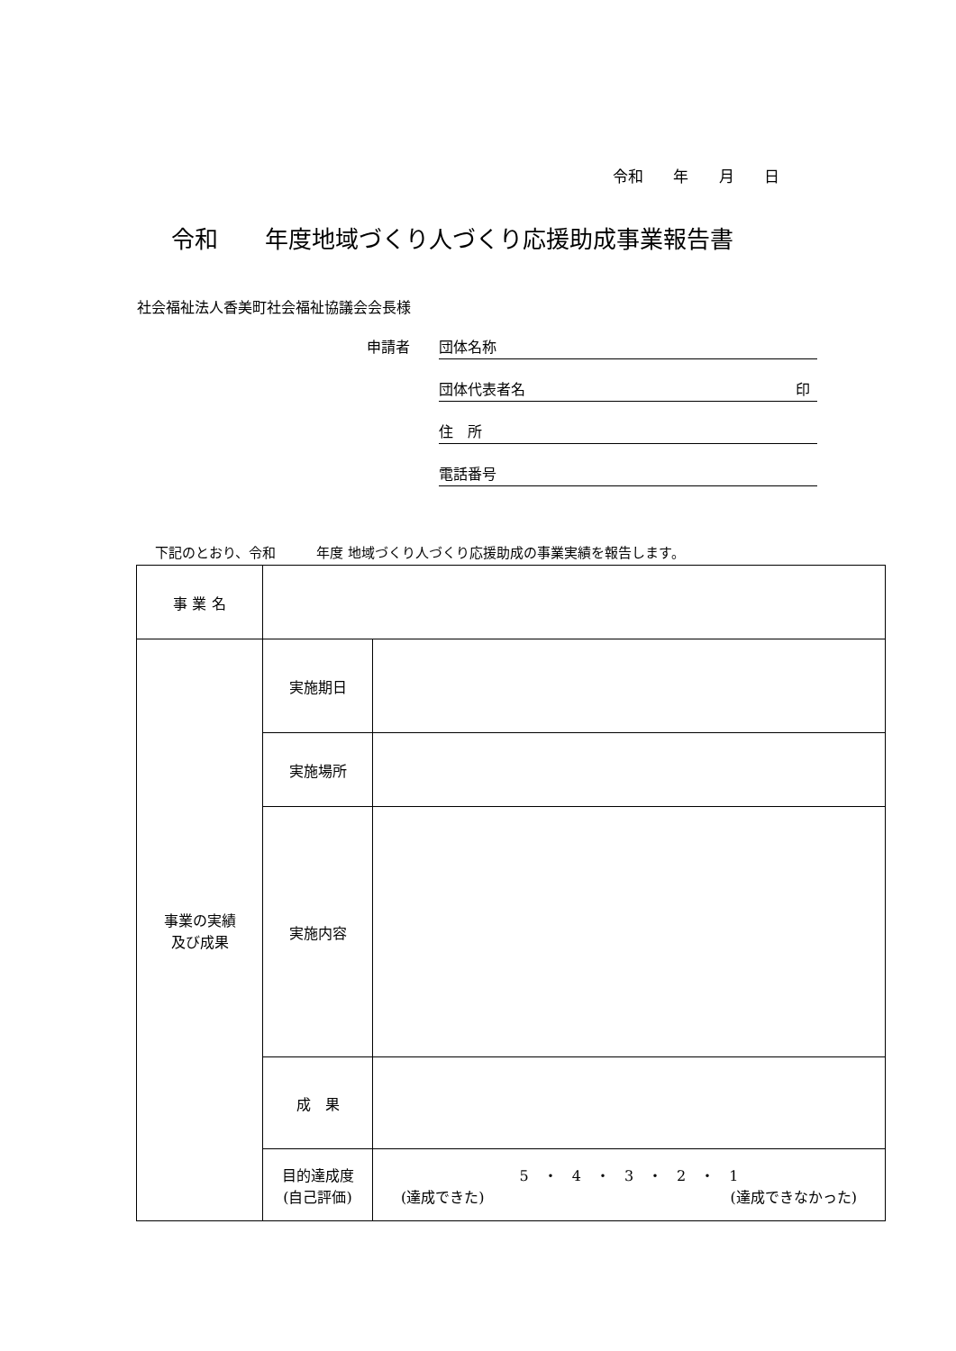令和 年 月 日
令和　　年度地域づくり人づくり応援助成事業報告書
社会福祉法人香美町社会福祉協議会会長様
申請者 団体名称
団体代表者名 印
住　所
電話番号
下記のとおり、令和　　　年度 地域づくり人づくり応援助成の事業実績を報告します。
| 事 業 名 | | |
| 事業の実績 及び成果 | 実施期日 | |
| | 実施場所 | |
| | 実施内容 | |
| | 成 果 | |
| | 目的達成度 (自己評価) | 5 ・ 4 ・ 3 ・ 2 ・ 1 (達成できた) (達成できなかった) |